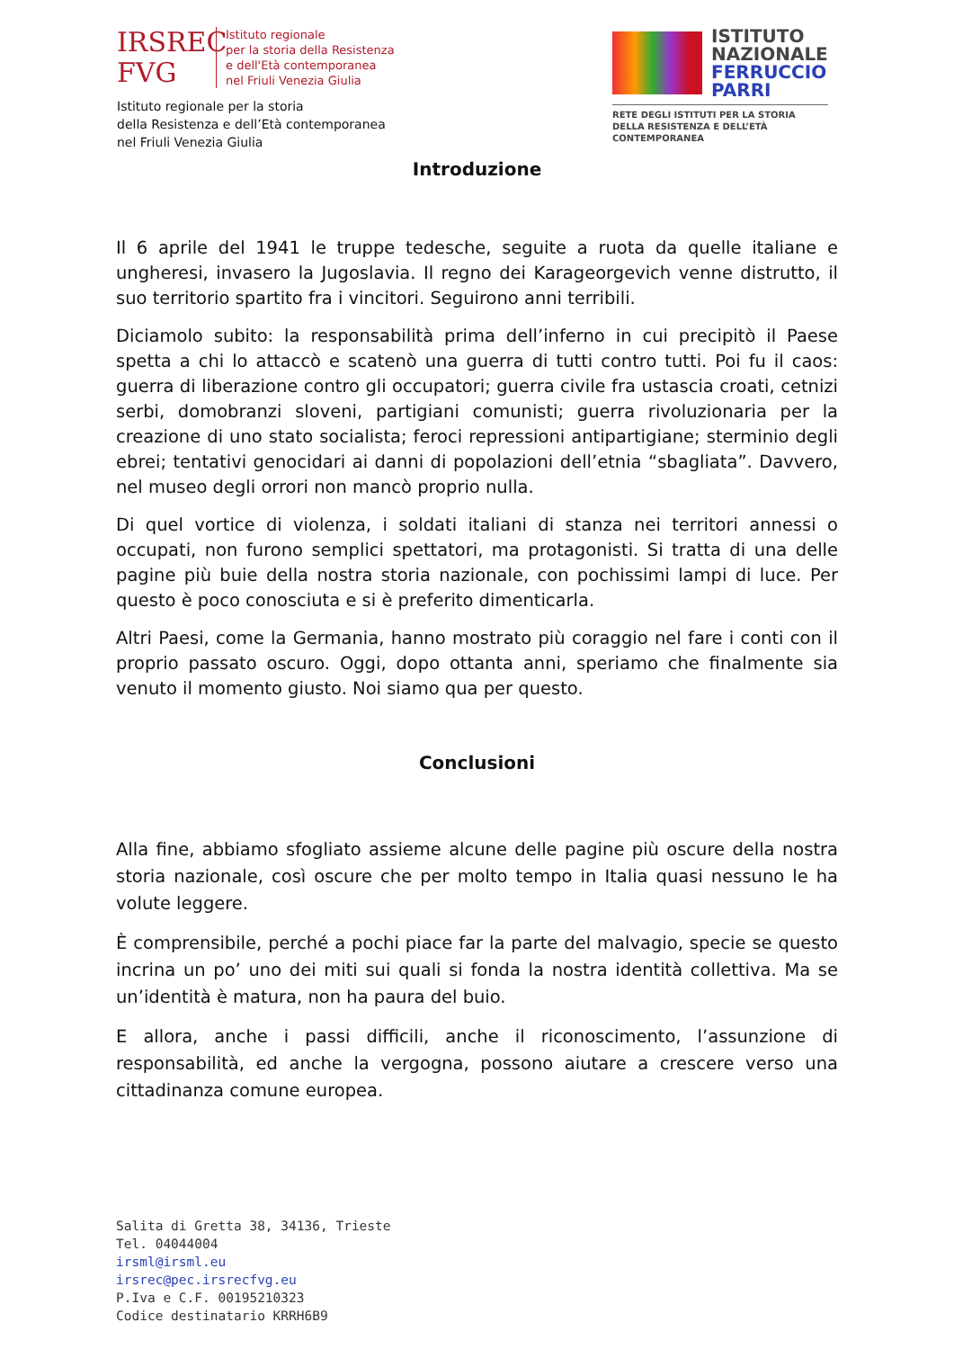IRSREC
FVG
Istituto regionale
per la storia della Resistenza
e dell'Età contemporanea
nel Friuli Venezia Giulia
Istituto regionale per la storia
della Resistenza e dell’Età contemporanea
nel Friuli Venezia Giulia
ISTITUTO
NAZIONALE
FERRUCCIO
PARRI
RETE DEGLI ISTITUTI PER LA STORIA
DELLA RESISTENZA E DELL’ETÀ
CONTEMPORANEA
Introduzione
Il 6 aprile del 1941 le truppe tedesche, seguite a ruota da quelle italiane e ungheresi, invasero la Jugoslavia. Il regno dei Karageorgevich venne distrutto, il suo territorio spartito fra i vincitori. Seguirono anni terribili.
Diciamolo subito: la responsabilità prima dell’inferno in cui precipitò il Paese spetta a chi lo attaccò e scatenò una guerra di tutti contro tutti. Poi fu il caos: guerra di liberazione contro gli occupatori; guerra civile fra ustascia croati, cetnizi serbi, domobranzi sloveni, partigiani comunisti; guerra rivoluzionaria per la creazione di uno stato socialista; feroci repressioni antipartigiane; sterminio degli ebrei; tentativi genocidari ai danni di popolazioni dell’etnia “sbagliata”. Davvero, nel museo degli orrori non mancò proprio nulla.
Di quel vortice di violenza, i soldati italiani di stanza nei territori annessi o occupati, non furono semplici spettatori, ma protagonisti. Si tratta di una delle pagine più buie della nostra storia nazionale, con pochissimi lampi di luce. Per questo è poco conosciuta e si è preferito dimenticarla.
Altri Paesi, come la Germania, hanno mostrato più coraggio nel fare i conti con il proprio passato oscuro. Oggi, dopo ottanta anni, speriamo che finalmente sia venuto il momento giusto. Noi siamo qua per questo.
Conclusioni
Alla fine, abbiamo sfogliato assieme alcune delle pagine più oscure della nostra storia nazionale, così oscure che per molto tempo in Italia quasi nessuno le ha volute leggere.
È comprensibile, perché a pochi piace far la parte del malvagio, specie se questo incrina un po’ uno dei miti sui quali si fonda la nostra identità collettiva. Ma se un’identità è matura, non ha paura del buio.
E allora, anche i passi difficili, anche il riconoscimento, l’assunzione di responsabilità, ed anche la vergogna, possono aiutare a crescere verso una cittadinanza comune europea.
Salita di Gretta 38, 34136, Trieste
Tel. 04044004
irsml@irsml.eu
irsrec@pec.irsrecfvg.eu
P.Iva e C.F. 00195210323
Codice destinatario KRRH6B9